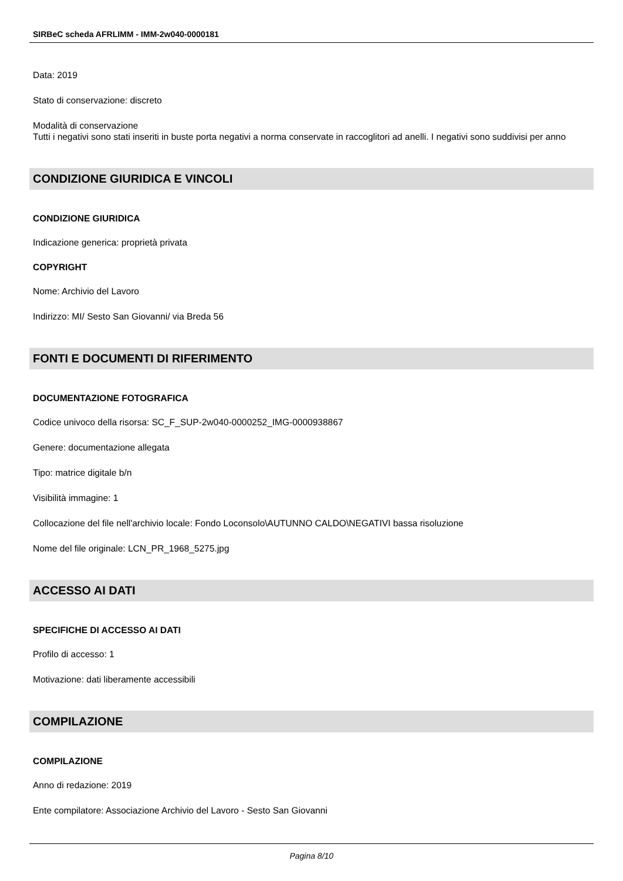SIRBeC scheda AFRLIMM - IMM-2w040-0000181
Data: 2019
Stato di conservazione: discreto
Modalità di conservazione
Tutti i negativi sono stati inseriti in buste porta negativi a norma conservate in raccoglitori ad anelli. I negativi sono suddivisi per anno
CONDIZIONE GIURIDICA E VINCOLI
CONDIZIONE GIURIDICA
Indicazione generica: proprietà privata
COPYRIGHT
Nome: Archivio del Lavoro
Indirizzo: MI/ Sesto San Giovanni/ via Breda 56
FONTI E DOCUMENTI DI RIFERIMENTO
DOCUMENTAZIONE FOTOGRAFICA
Codice univoco della risorsa: SC_F_SUP-2w040-0000252_IMG-0000938867
Genere: documentazione allegata
Tipo: matrice digitale b/n
Visibilità immagine: 1
Collocazione del file nell'archivio locale: Fondo Loconsolo\AUTUNNO CALDO\NEGATIVI bassa risoluzione
Nome del file originale: LCN_PR_1968_5275.jpg
ACCESSO AI DATI
SPECIFICHE DI ACCESSO AI DATI
Profilo di accesso: 1
Motivazione: dati liberamente accessibili
COMPILAZIONE
COMPILAZIONE
Anno di redazione: 2019
Ente compilatore: Associazione Archivio del Lavoro - Sesto San Giovanni
Pagina 8/10